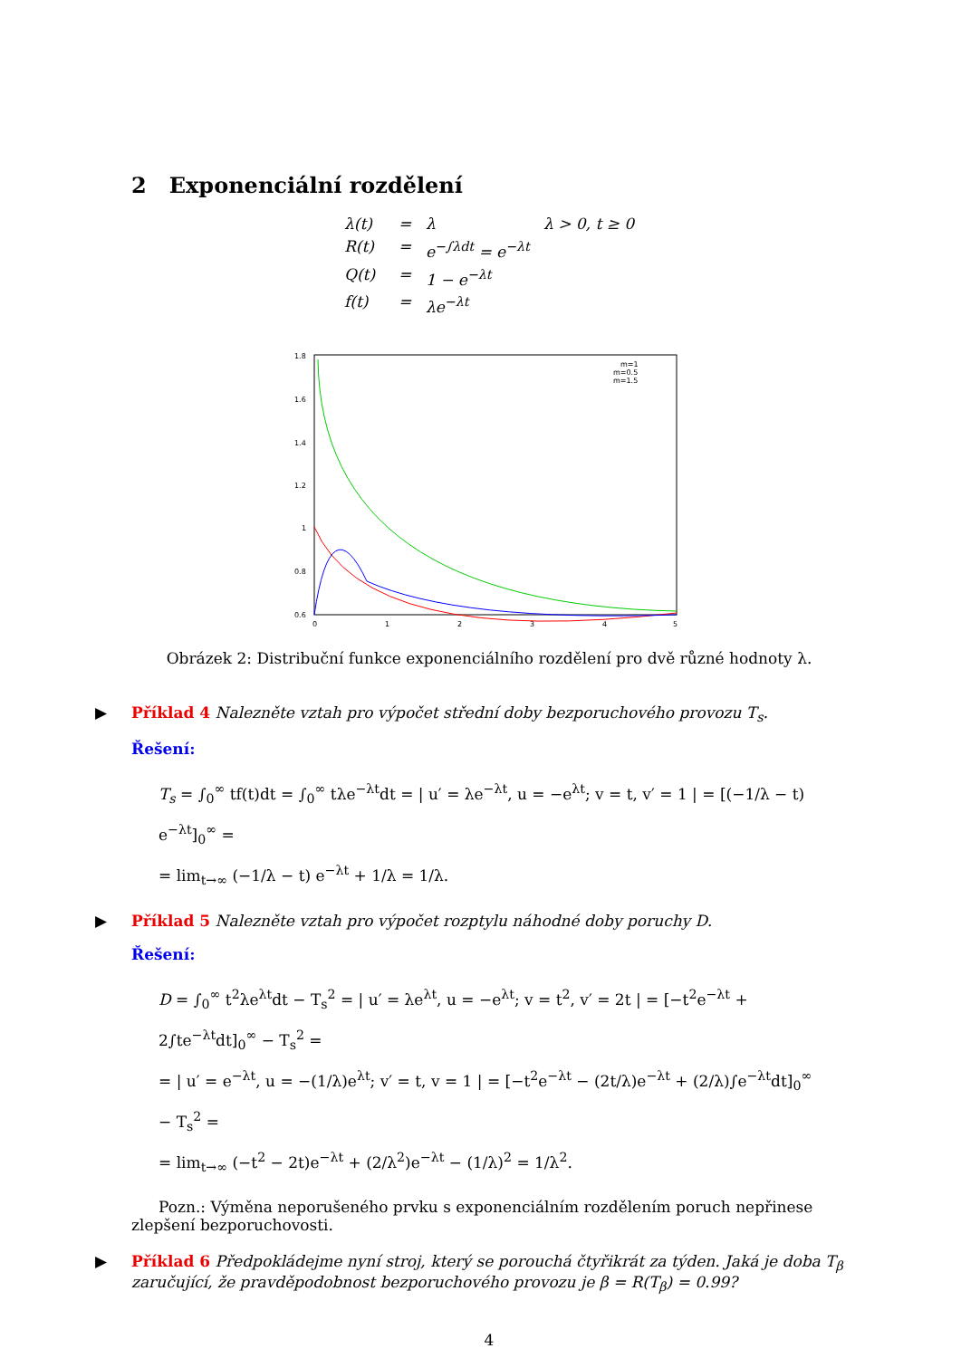2 Exponenciální rozdělení
λ(t) = λ λ > 0, t ≥ 0 R(t) = e<sup>−∫λdt</sup> = e<sup>−λt</sup> Q(t) = 1 − e<sup>−λt</sup> f(t) = λe<sup>−λt</sup>
1.8
1.6
1.4
1.2
1
0.8
0.6
0
1
2
3
4
5
m=1
m=0.5
m=1.5
Obrázek 2: Distribuční funkce exponenciálního rozdělení pro dvě různé hodnoty λ.
▶ Příklad 4 Nalezněte vztah pro výpočet střední doby bezporuchového provozu T<sub>s</sub>.
Řešení:
T<sub>s</sub> = ∫<sub>0</sub><sup>∞</sup> tf(t)dt = ∫<sub>0</sub><sup>∞</sup> tλe<sup>−λt</sup>dt = | u′ = λe<sup>−λt</sup>, u = −e<sup>λt</sup>; v = t, v′ = 1 | = [(−1/λ − t) e<sup>−λt</sup>]<sub>0</sub><sup>∞</sup> =
= lim<sub>t→∞</sub> (−1/λ − t) e<sup>−λt</sup> + 1/λ = 1/λ.
▶ Příklad 5 Nalezněte vztah pro výpočet rozptylu náhodné doby poruchy D.
Řešení:
D = ∫<sub>0</sub><sup>∞</sup> t<sup>2</sup>λe<sup>λt</sup>dt − T<sub>s</sub><sup>2</sup> = | u′ = λe<sup>λt</sup>, u = −e<sup>λt</sup>; v = t<sup>2</sup>, v′ = 2t | = [−t<sup>2</sup>e<sup>−λt</sup> + 2∫te<sup>−λt</sup>dt]<sub>0</sub><sup>∞</sup> − T<sub>s</sub><sup>2</sup> =
= | u′ = e<sup>−λt</sup>, u = −(1/λ)e<sup>λt</sup>; v′ = t, v = 1 | = [−t<sup>2</sup>e<sup>−λt</sup> − (2t/λ)e<sup>−λt</sup> + (2/λ)∫e<sup>−λt</sup>dt]<sub>0</sub><sup>∞</sup> − T<sub>s</sub><sup>2</sup> =
= lim<sub>t→∞</sub> (−t<sup>2</sup> − 2t)e<sup>−λt</sup> + (2/λ<sup>2</sup>)e<sup>−λt</sup> − (1/λ)<sup>2</sup> = 1/λ<sup>2</sup>.
Pozn.: Výměna neporušeného prvku s exponenciálním rozdělením poruch nepřinese zlepšení bezporuchovosti.
▶ Příklad 6 Předpokládejme nyní stroj, který se porouchá čtyřikrát za týden. Jaká je doba T<sub>β</sub> zaručující, že pravděpodobnost bezporuchového provozu je β = R(T<sub>β</sub>) = 0.99?
4